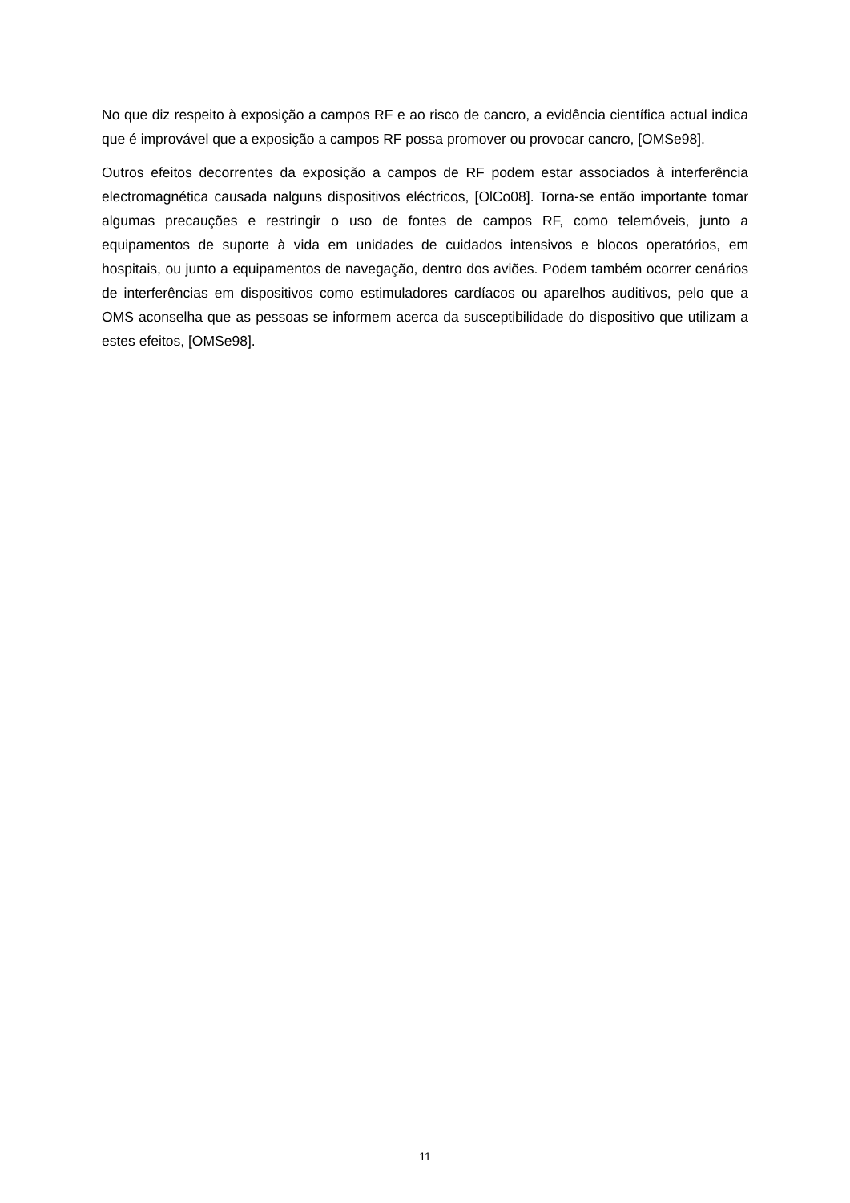No que diz respeito à exposição a campos RF e ao risco de cancro, a evidência científica actual indica que é improvável que a exposição a campos RF possa promover ou provocar cancro, [OMSe98].
Outros efeitos decorrentes da exposição a campos de RF podem estar associados à interferência electromagnética causada nalguns dispositivos eléctricos, [OlCo08]. Torna-se então importante tomar algumas precauções e restringir o uso de fontes de campos RF, como telemóveis, junto a equipamentos de suporte à vida em unidades de cuidados intensivos e blocos operatórios, em hospitais, ou junto a equipamentos de navegação, dentro dos aviões. Podem também ocorrer cenários de interferências em dispositivos como estimuladores cardíacos ou aparelhos auditivos, pelo que a OMS aconselha que as pessoas se informem acerca da susceptibilidade do dispositivo que utilizam a estes efeitos, [OMSe98].
11